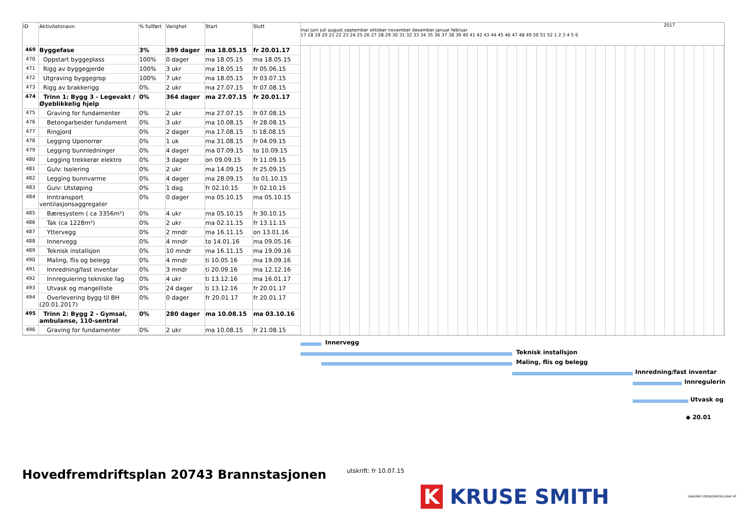| ID | Aktivitetsnavn | % fullført | Varighet | Start | Slutt |
| --- | --- | --- | --- | --- | --- |
| 469 | Byggefase | 3% | 399 dager | ma 18.05.15 | fr 20.01.17 |
| 470 | Oppstart byggeplass | 100% | 0 dager | ma 18.05.15 | ma 18.05.15 |
| 471 | Rigg av byggegjerde | 100% | 3 ukr | ma 18.05.15 | fr 05.06.15 |
| 472 | Utgraving byggegrop | 100% | 7 ukr | ma 18.05.15 | fr 03.07.15 |
| 473 | Rigg av brakkerigg | 0% | 2 ukr | ma 27.07.15 | fr 07.08.15 |
| 474 | Trinn 1: Bygg 3 - Legevakt / Øyeblikkelig hjelp | 0% | 364 dager | ma 27.07.15 | fr 20.01.17 |
| 475 | Graving for fundamenter | 0% | 2 ukr | ma 27.07.15 | fr 07.08.15 |
| 476 | Betongarbeider fundament | 0% | 3 ukr | ma 10.08.15 | fr 28.08.15 |
| 477 | Ringjord | 0% | 2 dager | ma 17.08.15 | ti 18.08.15 |
| 478 | Legging Uponorrør | 0% | 1 uk | ma 31.08.15 | fr 04.09.15 |
| 479 | Legging bunnledninger | 0% | 4 dager | ma 07.09.15 | to 10.09.15 |
| 480 | Legging trekkerør elektro | 0% | 3 dager | on 09.09.15 | fr 11.09.15 |
| 481 | Gulv: Isolering | 0% | 2 ukr | ma 14.09.15 | fr 25.09.15 |
| 482 | Legging bunnvarme | 0% | 4 dager | ma 28.09.15 | to 01.10.15 |
| 483 | Gulv: Utstøping | 0% | 1 dag | fr 02.10.15 | fr 02.10.15 |
| 484 | Inntransport ventilasjonsaggregater | 0% | 0 dager | ma 05.10.15 | ma 05.10.15 |
| 485 | Bæresystem ( ca 3356m²) | 0% | 4 ukr | ma 05.10.15 | fr 30.10.15 |
| 486 | Tak (ca 1228m²) | 0% | 2 ukr | ma 02.11.15 | fr 13.11.15 |
| 487 | Yttervegg | 0% | 2 mndr | ma 16.11.15 | on 13.01.16 |
| 488 | Innervegg | 0% | 4 mndr | to 14.01.16 | ma 09.05.16 |
| 489 | Teknisk installsjon | 0% | 10 mndr | ma 16.11.15 | ma 19.09.16 |
| 490 | Maling, flis og belegg | 0% | 4 mndr | ti 10.05.16 | ma 19.09.16 |
| 491 | Innredning/fast inventar | 0% | 3 mndr | ti 20.09.16 | ma 12.12.16 |
| 492 | Innregulering tekniske fag | 0% | 4 ukr | ti 13.12.16 | ma 16.01.17 |
| 493 | Utvask og mangelliste | 0% | 24 dager | ti 13.12.16 | fr 20.01.17 |
| 494 | Overlevering bygg til BH (20.01.2017) | 0% | 0 dager | fr 20.01.17 | fr 20.01.17 |
| 495 | Trinn 2: Bygg 2 - Gymsal, ambulanse, 110-sentral | 0% | 280 dager | ma 10.08.15 | ma 03.10.16 |
| 496 | Graving for fundamenter | 0% | 2 ukr | ma 10.08.15 | fr 21.08.15 |
2017
mai juni juli august september oktober november desember januar februar
17 18 19 20 21 22 23 24 25 26 27 28 29 30 31 32 33 34 35 36 37 38 39 40 41 42 43 44 45 46 47 48 49 50 51 52 1 2 3 4 5 6
Innervegg
Teknisk installsjon
Maling, flis og belegg
Innredning/fast inventar
Innregulerin
Utvask og
◆ 20.01
Hovedfremdriftsplan 20743 Brannstasjonen
utskrift: fr 10.07.15
K KRUSE SMITH SANDNES EIENDOMSSELSKAP KF